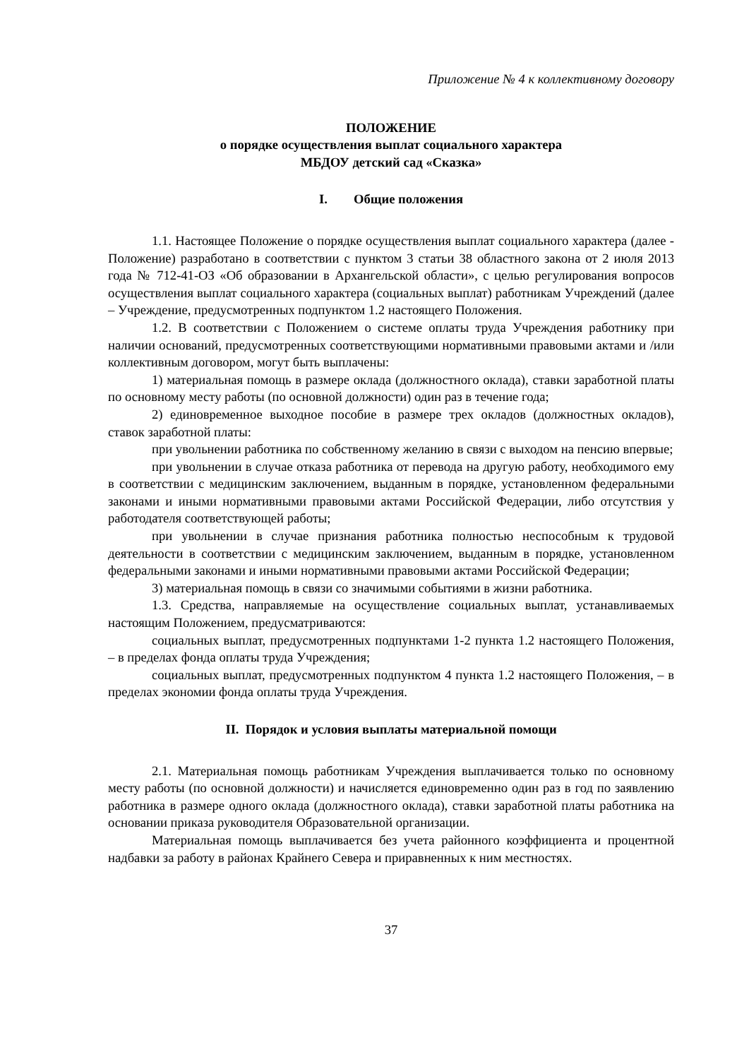Приложение № 4 к коллективному договору
ПОЛОЖЕНИЕ
о порядке осуществления выплат социального характера
МБДОУ детский сад «Сказка»
I. Общие положения
1.1. Настоящее Положение о порядке осуществления выплат социального характера (далее - Положение) разработано в соответствии с пунктом 3 статьи 38 областного закона от 2 июля 2013 года № 712-41-ОЗ «Об образовании в Архангельской области», с целью регулирования вопросов осуществления выплат социального характера (социальных выплат) работникам Учреждений (далее – Учреждение, предусмотренных подпунктом 1.2 настоящего Положения.
1.2. В соответствии с Положением о системе оплаты труда Учреждения работнику при наличии оснований, предусмотренных соответствующими нормативными правовыми актами и /или коллективным договором, могут быть выплачены:
1) материальная помощь в размере оклада (должностного оклада), ставки заработной платы по основному месту работы (по основной должности) один раз в течение года;
2) единовременное выходное пособие в размере трех окладов (должностных окладов), ставок заработной платы:
при увольнении работника по собственному желанию в связи с выходом на пенсию впервые;
при увольнении в случае отказа работника от перевода на другую работу, необходимого ему в соответствии с медицинским заключением, выданным в порядке, установленном федеральными законами и иными нормативными правовыми актами Российской Федерации, либо отсутствия у работодателя соответствующей работы;
при увольнении в случае признания работника полностью неспособным к трудовой деятельности в соответствии с медицинским заключением, выданным в порядке, установленном федеральными законами и иными нормативными правовыми актами Российской Федерации;
3) материальная помощь в связи со значимыми событиями в жизни работника.
1.3. Средства, направляемые на осуществление социальных выплат, устанавливаемых настоящим Положением, предусматриваются:
социальных выплат, предусмотренных подпунктами 1-2 пункта 1.2 настоящего Положения, – в пределах фонда оплаты труда Учреждения;
социальных выплат, предусмотренных подпунктом 4 пункта 1.2 настоящего Положения, – в пределах экономии фонда оплаты труда Учреждения.
II. Порядок и условия выплаты материальной помощи
2.1. Материальная помощь работникам Учреждения выплачивается только по основному месту работы (по основной должности) и начисляется единовременно один раз в год по заявлению работника в размере одного оклада (должностного оклада), ставки заработной платы работника на основании приказа руководителя Образовательной организации.
Материальная помощь выплачивается без учета районного коэффициента и процентной надбавки за работу в районах Крайнего Севера и приравненных к ним местностях.
37